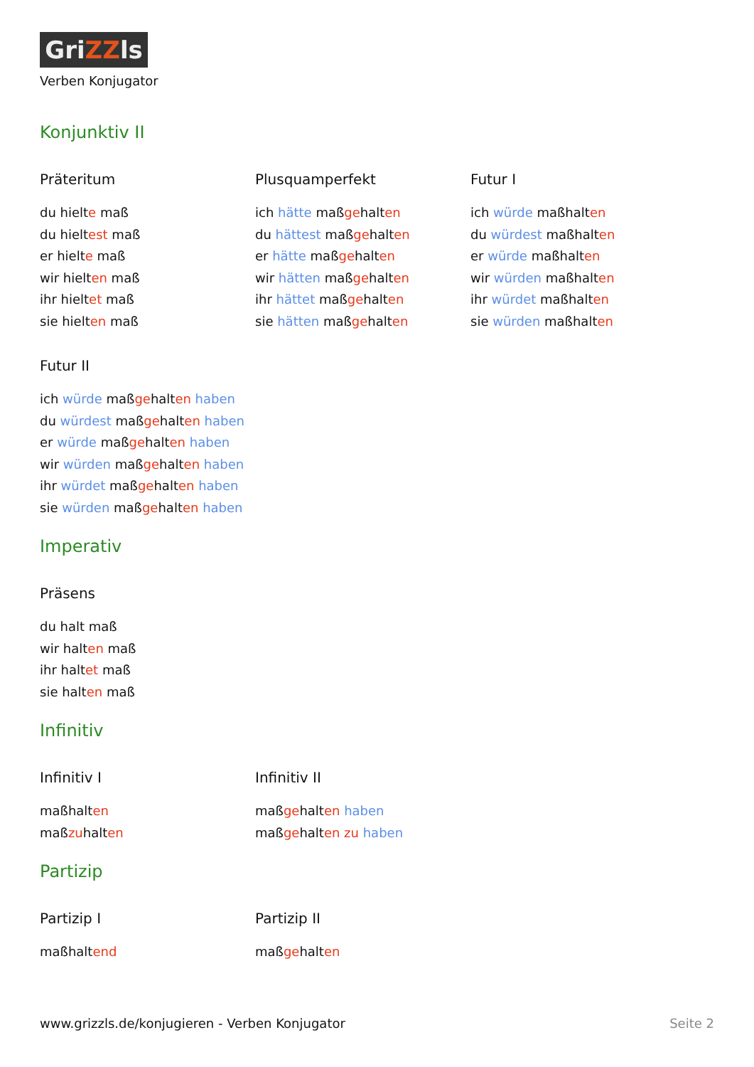GriZZls
Verben Konjugator
Konjunktiv II
Präteritum
du hielte maß
du hieltest maß
er hielte maß
wir hielten maß
ihr hieltet maß
sie hielten maß
Plusquamperfekt
ich hätte maßgehalten
du hättest maßgehalten
er hätte maßgehalten
wir hätten maßgehalten
ihr hättet maßgehalten
sie hätten maßgehalten
Futur I
ich würde maßhalten
du würdest maßhalten
er würde maßhalten
wir würden maßhalten
ihr würdet maßhalten
sie würden maßhalten
Futur II
ich würde maßgehalten haben
du würdest maßgehalten haben
er würde maßgehalten haben
wir würden maßgehalten haben
ihr würdet maßgehalten haben
sie würden maßgehalten haben
Imperativ
Präsens
du halt maß
wir halten maß
ihr haltet maß
sie halten maß
Infinitiv
Infinitiv I
maßhalten
maßzuhalten
Infinitiv II
maßgehalten haben
maßgehalten zu haben
Partizip
Partizip I
maßhaltend
Partizip II
maßgehalten
www.grizzls.de/konjugieren - Verben Konjugator Seite 2